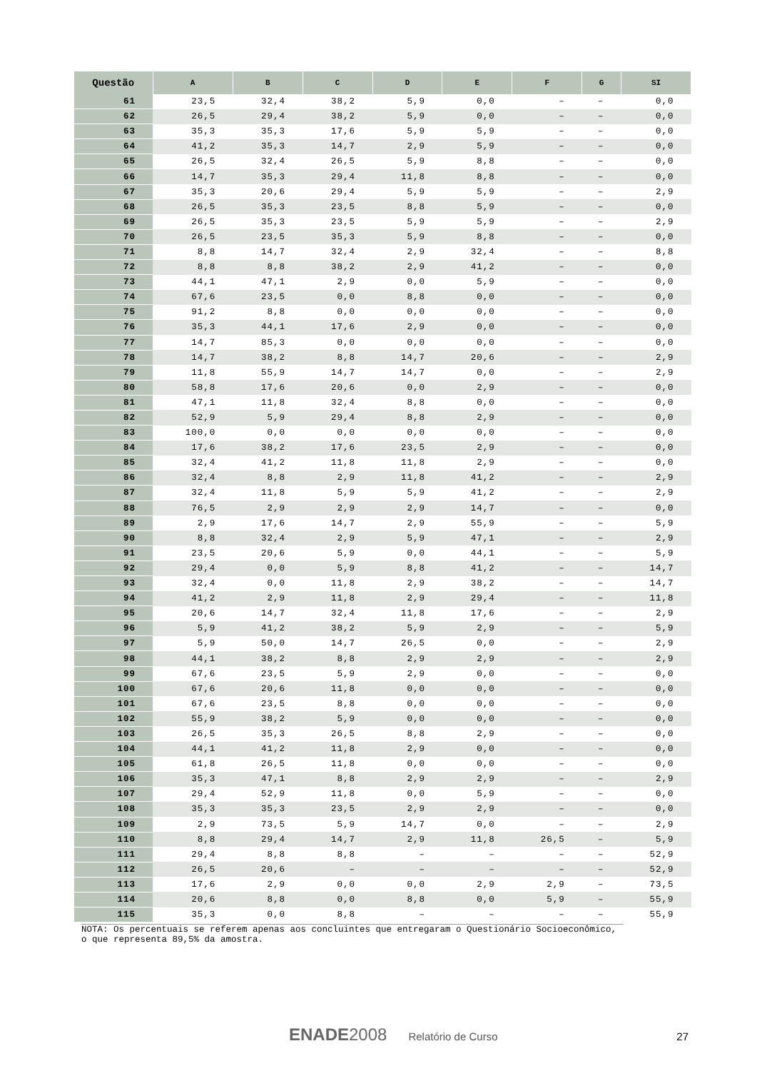| Questão | A | B | C | D | E | F | G | SI |
| --- | --- | --- | --- | --- | --- | --- | --- | --- |
| 61 | 23,5 | 32,4 | 38,2 | 5,9 | 0,0 | – | – | 0,0 |
| 62 | 26,5 | 29,4 | 38,2 | 5,9 | 0,0 | – | – | 0,0 |
| 63 | 35,3 | 35,3 | 17,6 | 5,9 | 5,9 | – | – | 0,0 |
| 64 | 41,2 | 35,3 | 14,7 | 2,9 | 5,9 | – | – | 0,0 |
| 65 | 26,5 | 32,4 | 26,5 | 5,9 | 8,8 | – | – | 0,0 |
| 66 | 14,7 | 35,3 | 29,4 | 11,8 | 8,8 | – | – | 0,0 |
| 67 | 35,3 | 20,6 | 29,4 | 5,9 | 5,9 | – | – | 2,9 |
| 68 | 26,5 | 35,3 | 23,5 | 8,8 | 5,9 | – | – | 0,0 |
| 69 | 26,5 | 35,3 | 23,5 | 5,9 | 5,9 | – | – | 2,9 |
| 70 | 26,5 | 23,5 | 35,3 | 5,9 | 8,8 | – | – | 0,0 |
| 71 | 8,8 | 14,7 | 32,4 | 2,9 | 32,4 | – | – | 8,8 |
| 72 | 8,8 | 8,8 | 38,2 | 2,9 | 41,2 | – | – | 0,0 |
| 73 | 44,1 | 47,1 | 2,9 | 0,0 | 5,9 | – | – | 0,0 |
| 74 | 67,6 | 23,5 | 0,0 | 8,8 | 0,0 | – | – | 0,0 |
| 75 | 91,2 | 8,8 | 0,0 | 0,0 | 0,0 | – | – | 0,0 |
| 76 | 35,3 | 44,1 | 17,6 | 2,9 | 0,0 | – | – | 0,0 |
| 77 | 14,7 | 85,3 | 0,0 | 0,0 | 0,0 | – | – | 0,0 |
| 78 | 14,7 | 38,2 | 8,8 | 14,7 | 20,6 | – | – | 2,9 |
| 79 | 11,8 | 55,9 | 14,7 | 14,7 | 0,0 | – | – | 2,9 |
| 80 | 58,8 | 17,6 | 20,6 | 0,0 | 2,9 | – | – | 0,0 |
| 81 | 47,1 | 11,8 | 32,4 | 8,8 | 0,0 | – | – | 0,0 |
| 82 | 52,9 | 5,9 | 29,4 | 8,8 | 2,9 | – | – | 0,0 |
| 83 | 100,0 | 0,0 | 0,0 | 0,0 | 0,0 | – | – | 0,0 |
| 84 | 17,6 | 38,2 | 17,6 | 23,5 | 2,9 | – | – | 0,0 |
| 85 | 32,4 | 41,2 | 11,8 | 11,8 | 2,9 | – | – | 0,0 |
| 86 | 32,4 | 8,8 | 2,9 | 11,8 | 41,2 | – | – | 2,9 |
| 87 | 32,4 | 11,8 | 5,9 | 5,9 | 41,2 | – | – | 2,9 |
| 88 | 76,5 | 2,9 | 2,9 | 2,9 | 14,7 | – | – | 0,0 |
| 89 | 2,9 | 17,6 | 14,7 | 2,9 | 55,9 | – | – | 5,9 |
| 90 | 8,8 | 32,4 | 2,9 | 5,9 | 47,1 | – | – | 2,9 |
| 91 | 23,5 | 20,6 | 5,9 | 0,0 | 44,1 | – | – | 5,9 |
| 92 | 29,4 | 0,0 | 5,9 | 8,8 | 41,2 | – | – | 14,7 |
| 93 | 32,4 | 0,0 | 11,8 | 2,9 | 38,2 | – | – | 14,7 |
| 94 | 41,2 | 2,9 | 11,8 | 2,9 | 29,4 | – | – | 11,8 |
| 95 | 20,6 | 14,7 | 32,4 | 11,8 | 17,6 | – | – | 2,9 |
| 96 | 5,9 | 41,2 | 38,2 | 5,9 | 2,9 | – | – | 5,9 |
| 97 | 5,9 | 50,0 | 14,7 | 26,5 | 0,0 | – | – | 2,9 |
| 98 | 44,1 | 38,2 | 8,8 | 2,9 | 2,9 | – | – | 2,9 |
| 99 | 67,6 | 23,5 | 5,9 | 2,9 | 0,0 | – | – | 0,0 |
| 100 | 67,6 | 20,6 | 11,8 | 0,0 | 0,0 | – | – | 0,0 |
| 101 | 67,6 | 23,5 | 8,8 | 0,0 | 0,0 | – | – | 0,0 |
| 102 | 55,9 | 38,2 | 5,9 | 0,0 | 0,0 | – | – | 0,0 |
| 103 | 26,5 | 35,3 | 26,5 | 8,8 | 2,9 | – | – | 0,0 |
| 104 | 44,1 | 41,2 | 11,8 | 2,9 | 0,0 | – | – | 0,0 |
| 105 | 61,8 | 26,5 | 11,8 | 0,0 | 0,0 | – | – | 0,0 |
| 106 | 35,3 | 47,1 | 8,8 | 2,9 | 2,9 | – | – | 2,9 |
| 107 | 29,4 | 52,9 | 11,8 | 0,0 | 5,9 | – | – | 0,0 |
| 108 | 35,3 | 35,3 | 23,5 | 2,9 | 2,9 | – | – | 0,0 |
| 109 | 2,9 | 73,5 | 5,9 | 14,7 | 0,0 | – | – | 2,9 |
| 110 | 8,8 | 29,4 | 14,7 | 2,9 | 11,8 | 26,5 | – | 5,9 |
| 111 | 29,4 | 8,8 | 8,8 | – | – | – | – | 52,9 |
| 112 | 26,5 | 20,6 | – | – | – | – | – | 52,9 |
| 113 | 17,6 | 2,9 | 0,0 | 0,0 | 2,9 | 2,9 | – | 73,5 |
| 114 | 20,6 | 8,8 | 0,0 | 8,8 | 0,0 | 5,9 | – | 55,9 |
| 115 | 35,3 | 0,0 | 8,8 | – | – | – | – | 55,9 |
NOTA: Os percentuais se referem apenas aos concluintes que entregaram o Questionário Socioeconômico, o que representa 89,5% da amostra.
ENADE 2008 Relatório de Curso 27